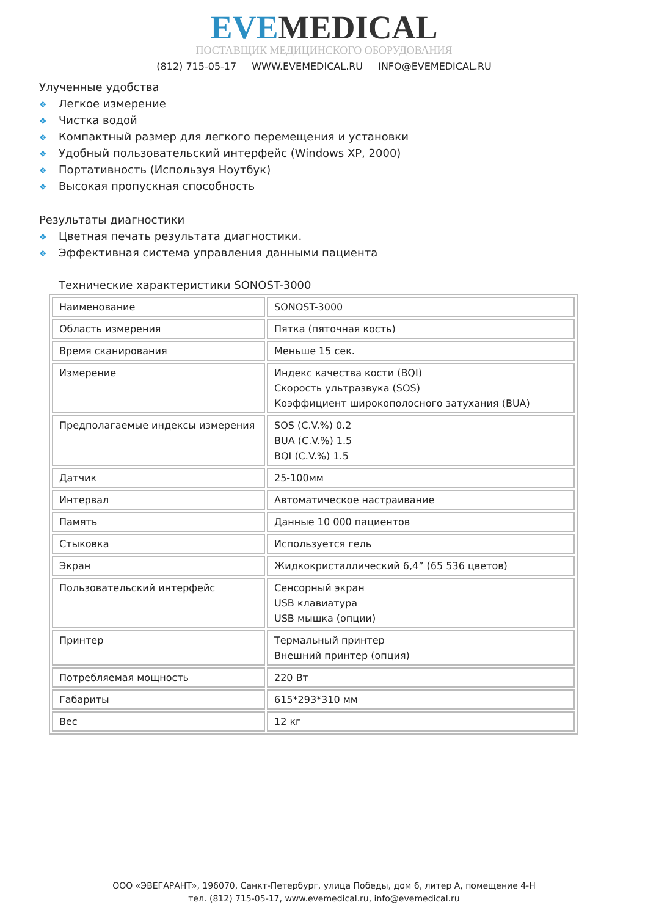EVE MEDICAL
ПОСТАВЩИК МЕДИЦИНСКОГО ОБОРУДОВАНИЯ
(812) 715-05-17 WWW.EVEMEDICAL.RU INFO@EVEMEDICAL.RU
Улученные удобства
❖ Легкое измерение
❖ Чистка водой
❖ Компактный размер для легкого перемещения и установки
❖ Удобный пользовательский интерфейс (Windows XP, 2000)
❖ Портативность (Используя Ноутбук)
❖ Высокая пропускная способность
Результаты диагностики
❖ Цветная печать результата диагностики.
❖ Эффективная система управления данными пациента
Технические характеристики SONOST-3000
| Наименование | SONOST-3000 |
| Область измерения | Пятка (пяточная кость) |
| Время сканирования | Меньше 15 сек. |
| Измерение | Индекс качества кости (BQI) Скорость ультразвука (SOS) Коэффициент широкополосного затухания (BUA) |
| Предполагаемые индексы измерения | SOS (C.V.%) 0.2 BUA (C.V.%) 1.5 BQI (C.V.%) 1.5 |
| Датчик | 25-100мм |
| Интервал | Автоматическое настраивание |
| Память | Данные 10 000 пациентов |
| Стыковка | Используется гель |
| Экран | Жидкокристаллический 6,4” (65 536 цветов) |
| Пользовательский интерфейс | Сенсорный экран USB клавиатура USB мышка (опции) |
| Принтер | Термальный принтер Внешний принтер (опция) |
| Потребляемая мощность | 220 Вт |
| Габариты | 615*293*310 мм |
| Вес | 12 кг |
ООО «ЭВЕГАРАНТ», 196070, Санкт-Петербург, улица Победы, дом 6, литер А, помещение 4-Н
тел. (812) 715-05-17, www.evemedical.ru, info@evemedical.ru